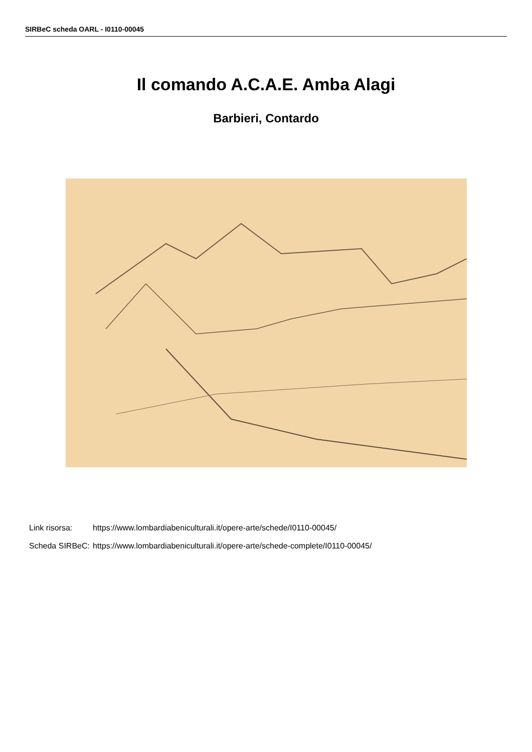SIRBeC scheda OARL - I0110-00045
Il comando A.C.A.E. Amba Alagi
Barbieri, Contardo
| Link risorsa: | https://www.lombardiabeniculturali.it/opere-arte/schede/I0110-00045/ |
| Scheda SIRBeC: | https://www.lombardiabeniculturali.it/opere-arte/schede-complete/I0110-00045/ |